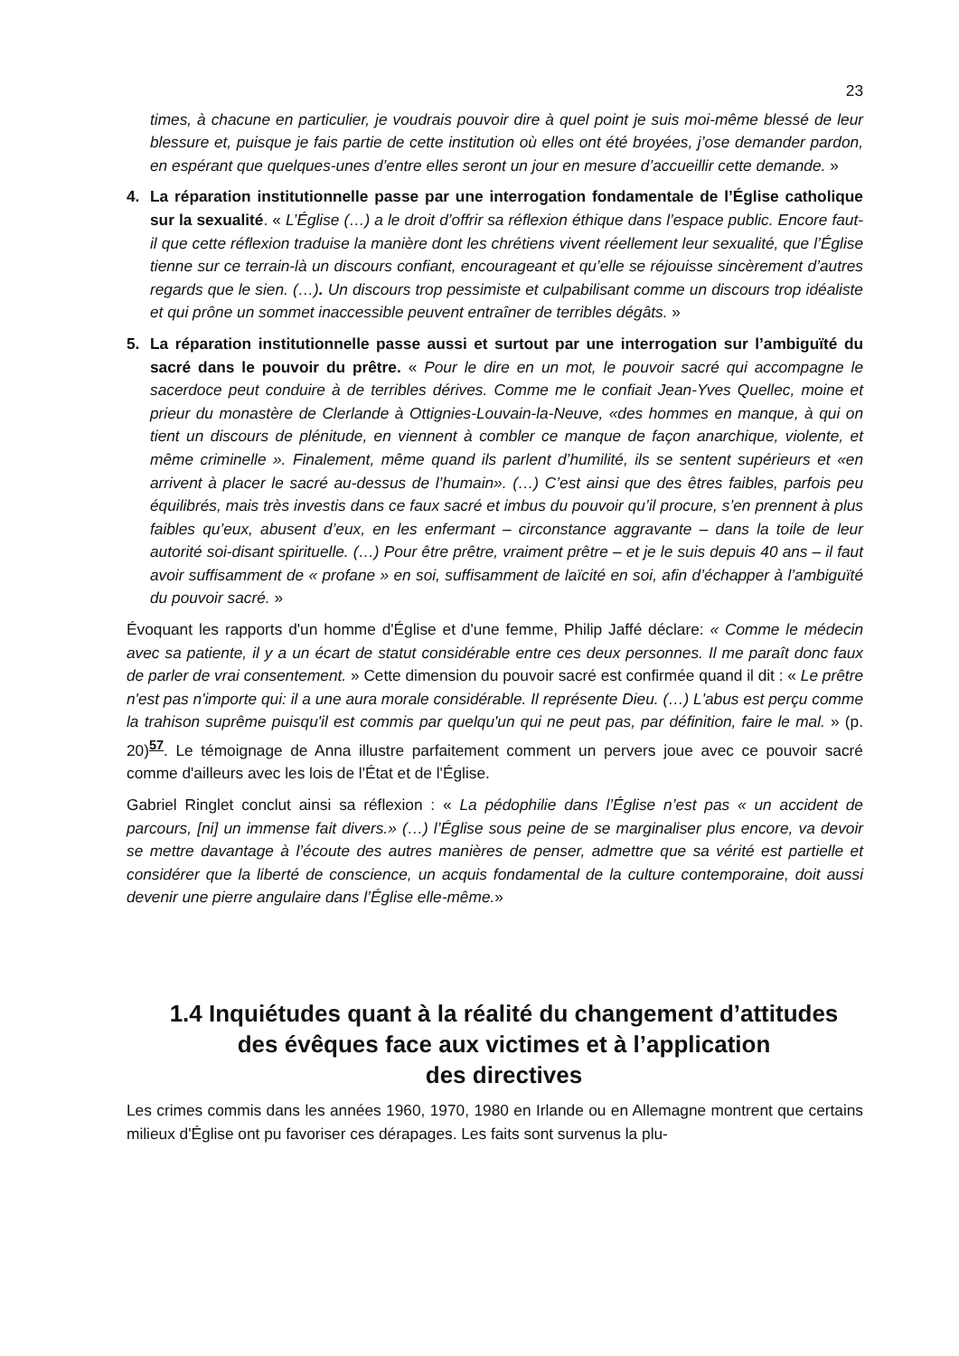23
times, à chacune en particulier, je voudrais pouvoir dire à quel point je suis moi-même blessé de leur blessure et, puisque je fais partie de cette institution où elles ont été broyées, j’ose demander pardon, en espérant que quelques-unes d’entre elles seront un jour en mesure d’accueillir cette demande. »
4. La réparation institutionnelle passe par une interrogation fondamentale de l’Église catholique sur la sexualité. « L’Église (…) a le droit d’offrir sa réflexion éthique dans l’espace public. Encore faut-il que cette réflexion traduise la manière dont les chrétiens vivent réellement leur sexualité, que l’Église tienne sur ce terrain-là un discours confiant, encourageant et qu’elle se réjouisse sincèrement d’autres regards que le sien. (…). Un discours trop pessimiste et culpabilisant comme un discours trop idéaliste et qui prône un sommet inaccessible peuvent entraîner de terribles dégâts. »
5. La réparation institutionnelle passe aussi et surtout par une interrogation sur l’ambiguïté du sacré dans le pouvoir du prêtre. « Pour le dire en un mot, le pouvoir sacré qui accompagne le sacerdoce peut conduire à de terribles dérives. Comme me le confiait Jean-Yves Quellec, moine et prieur du monastère de Clerlande à Ottignies-Louvain-la-Neuve, «des hommes en manque, à qui on tient un discours de plénitude, en viennent à combler ce manque de façon anarchique, violente, et même criminelle ». Finalement, même quand ils parlent d’humilité, ils se sentent supérieurs et «en arrivent à placer le sacré au-dessus de l’humain». (…) C’est ainsi que des êtres faibles, parfois peu équilibrés, mais très investis dans ce faux sacré et imbus du pouvoir qu’il procure, s’en prennent à plus faibles qu’eux, abusent d’eux, en les enfermant – circonstance aggravante – dans la toile de leur autorité soi-disant spirituelle. (…) Pour être prêtre, vraiment prêtre – et je le suis depuis 40 ans – il faut avoir suffisamment de « profane » en soi, suffisamment de laïcité en soi, afin d’échapper à l’ambiguïté du pouvoir sacré. »
Évoquant les rapports d'un homme d'Église et d'une femme, Philip Jaffé déclare: « Comme le médecin avec sa patiente, il y a un écart de statut considérable entre ces deux personnes. Il me paraît donc faux de parler de vrai consentement. » Cette dimension du pouvoir sacré est confirmée quand il dit : « Le prêtre n'est pas n'importe qui: il a une aura morale considérable. Il représente Dieu. (…) L'abus est perçu comme la trahison suprême puisqu'il est commis par quelqu'un qui ne peut pas, par définition, faire le mal. » (p. 20)<sup>57</sup>. Le témoignage de Anna illustre parfaitement comment un pervers joue avec ce pouvoir sacré comme d'ailleurs avec les lois de l'État et de l'Église.
Gabriel Ringlet conclut ainsi sa réflexion : « La pédophilie dans l’Église n’est pas « un accident de parcours, [ni] un immense fait divers.» (…) l’Église sous peine de se marginaliser plus encore, va devoir se mettre davantage à l’écoute des autres manières de penser, admettre que sa vérité est partielle et considérer que la liberté de conscience, un acquis fondamental de la culture contemporaine, doit aussi devenir une pierre angulaire dans l’Église elle-même.»
1.4 Inquiétudes quant à la réalité du changement d’attitudes
des évêques face aux victimes et à l’application
des directives
Les crimes commis dans les années 1960, 1970, 1980 en Irlande ou en Allemagne montrent que certains milieux d'Église ont pu favoriser ces dérapages. Les faits sont survenus la plu-